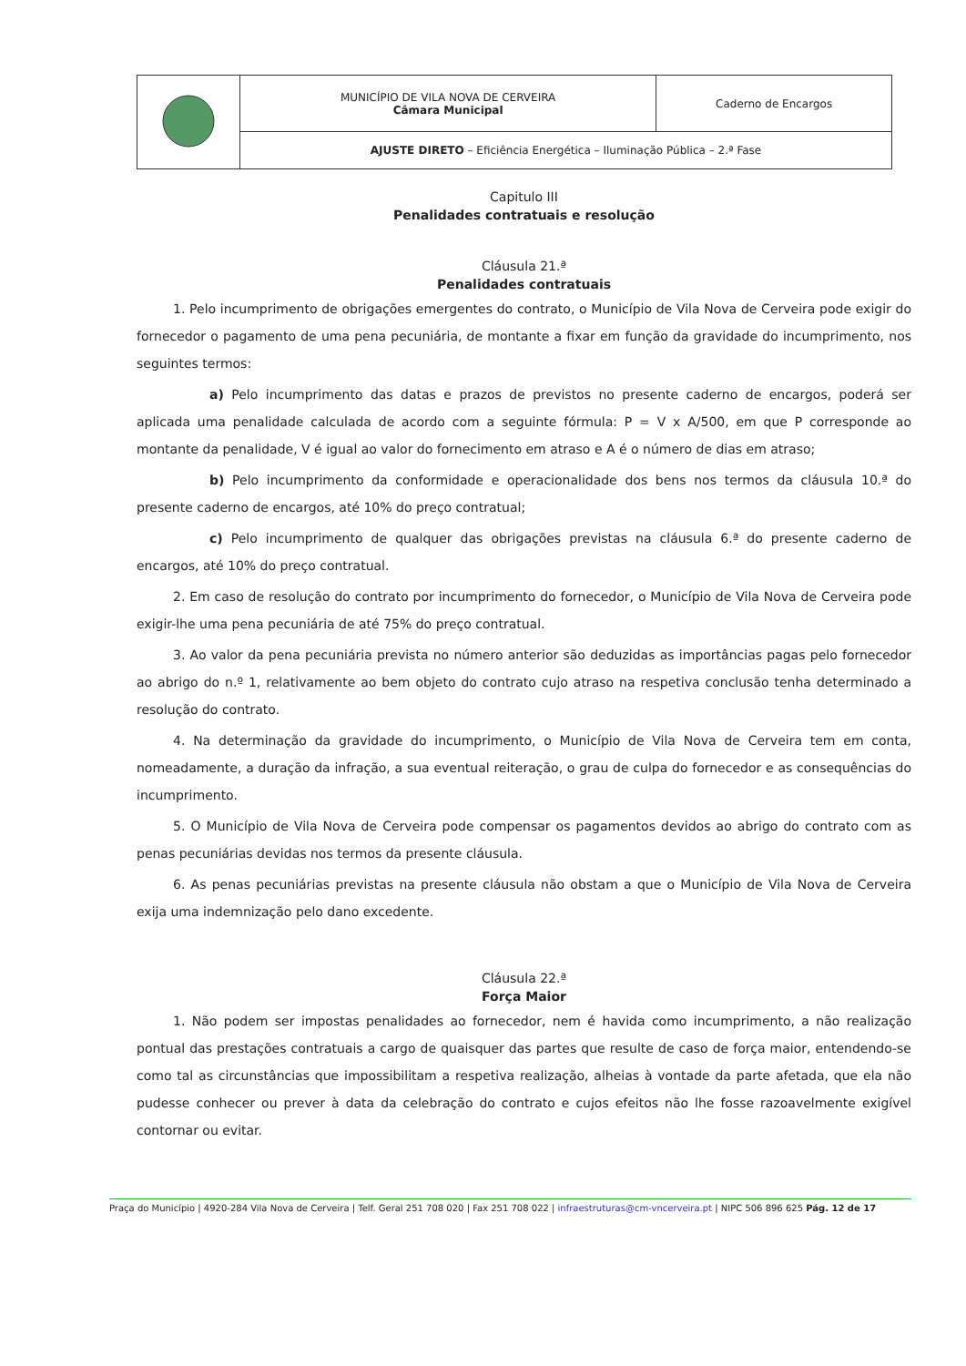| | MUNICÍPIO DE VILA NOVA DE CERVEIRA Câmara Municipal | Caderno de Encargos |
| | AJUSTE DIRETO – Eficiência Energética – Iluminação Pública – 2.ª Fase | |
Capitulo III
Penalidades contratuais e resolução
Cláusula 21.ª
Penalidades contratuais
1. Pelo incumprimento de obrigações emergentes do contrato, o Município de Vila Nova de Cerveira pode exigir do fornecedor o pagamento de uma pena pecuniária, de montante a fixar em função da gravidade do incumprimento, nos seguintes termos:
a) Pelo incumprimento das datas e prazos de previstos no presente caderno de encargos, poderá ser aplicada uma penalidade calculada de acordo com a seguinte fórmula: P = V x A/500, em que P corresponde ao montante da penalidade, V é igual ao valor do fornecimento em atraso e A é o número de dias em atraso;
b) Pelo incumprimento da conformidade e operacionalidade dos bens nos termos da cláusula 10.ª do presente caderno de encargos, até 10% do preço contratual;
c) Pelo incumprimento de qualquer das obrigações previstas na cláusula 6.ª do presente caderno de encargos, até 10% do preço contratual.
2. Em caso de resolução do contrato por incumprimento do fornecedor, o Município de Vila Nova de Cerveira pode exigir-lhe uma pena pecuniária de até 75% do preço contratual.
3. Ao valor da pena pecuniária prevista no número anterior são deduzidas as importâncias pagas pelo fornecedor ao abrigo do n.º 1, relativamente ao bem objeto do contrato cujo atraso na respetiva conclusão tenha determinado a resolução do contrato.
4. Na determinação da gravidade do incumprimento, o Município de Vila Nova de Cerveira tem em conta, nomeadamente, a duração da infração, a sua eventual reiteração, o grau de culpa do fornecedor e as consequências do incumprimento.
5. O Município de Vila Nova de Cerveira pode compensar os pagamentos devidos ao abrigo do contrato com as penas pecuniárias devidas nos termos da presente cláusula.
6. As penas pecuniárias previstas na presente cláusula não obstam a que o Município de Vila Nova de Cerveira exija uma indemnização pelo dano excedente.
Cláusula 22.ª
Força Maior
1. Não podem ser impostas penalidades ao fornecedor, nem é havida como incumprimento, a não realização pontual das prestações contratuais a cargo de quaisquer das partes que resulte de caso de força maior, entendendo-se como tal as circunstâncias que impossibilitam a respetiva realização, alheias à vontade da parte afetada, que ela não pudesse conhecer ou prever à data da celebração do contrato e cujos efeitos não lhe fosse razoavelmente exigível contornar ou evitar.
Praça do Município | 4920-284 Vila Nova de Cerveira | Telf. Geral 251 708 020 | Fax 251 708 022 | infraestruturas@cm-vncerveira.pt | NIPC 506 896 625 Pág. 12 de 17